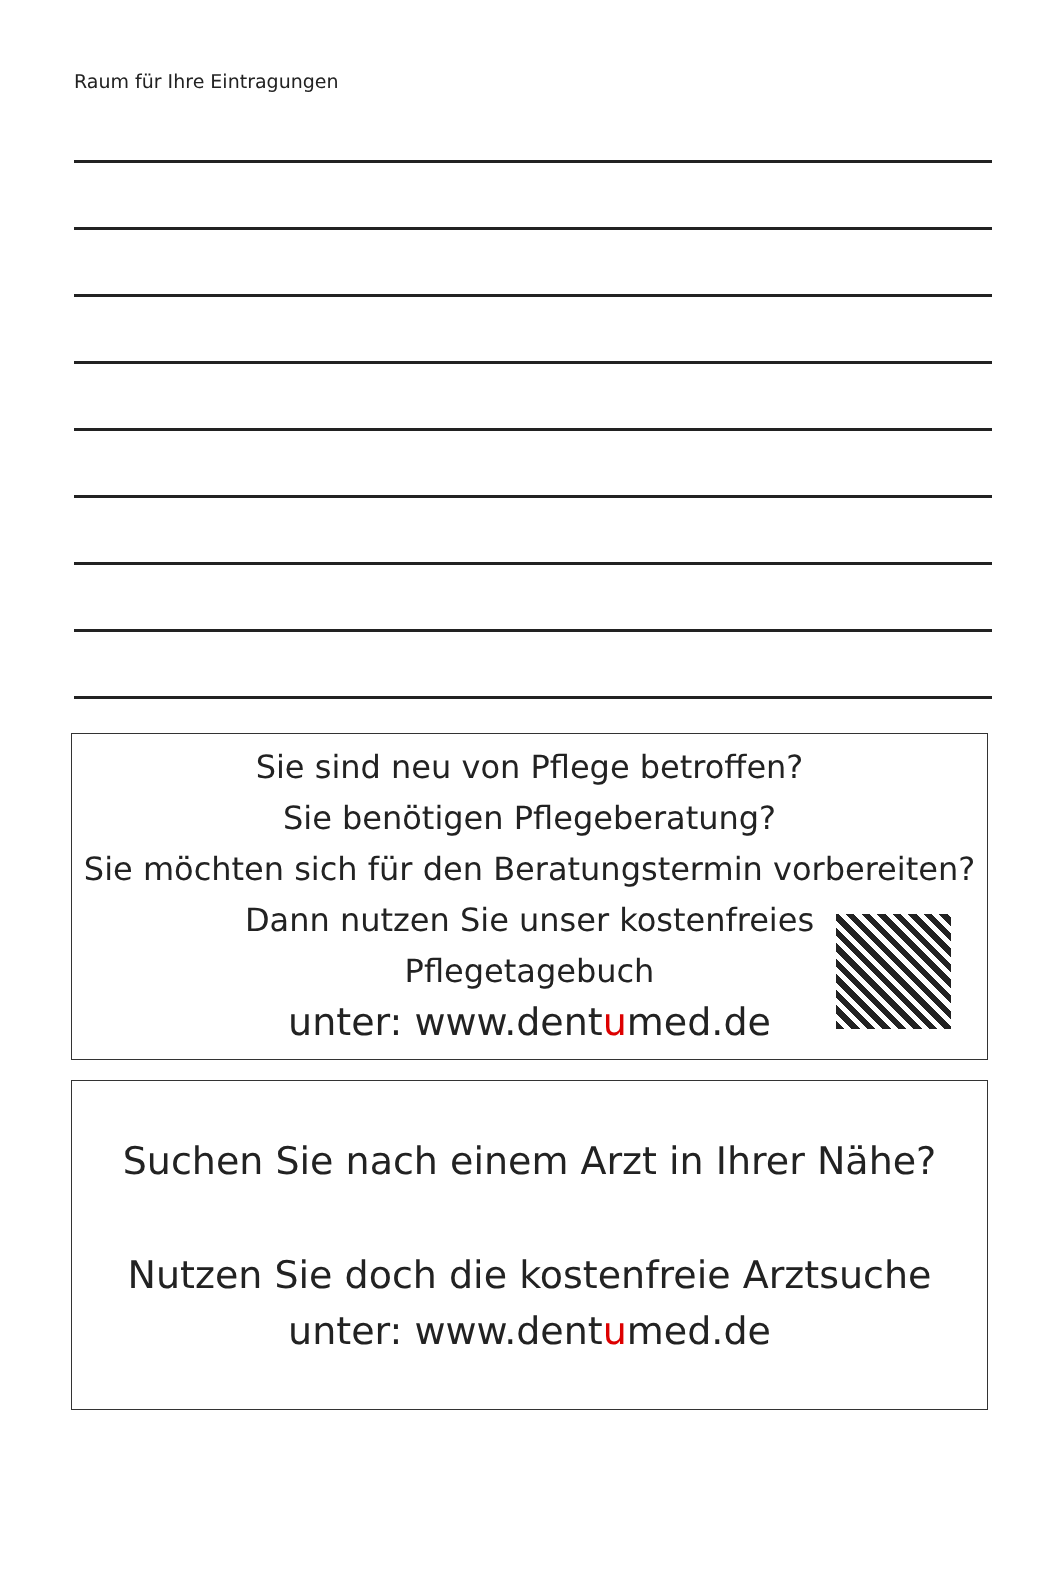Raum für Ihre Eintragungen
Sie sind neu von Pflege betroffen?
Sie benötigen Pflegeberatung?
Sie möchten sich für den Beratungstermin vorbereiten?
Dann nutzen Sie unser kostenfreies
Pflegetagebuch
unter: www.dentumed.de
Suchen Sie nach einem Arzt in Ihrer Nähe?
Nutzen Sie doch die kostenfreie Arztsuche
unter: www.dentumed.de